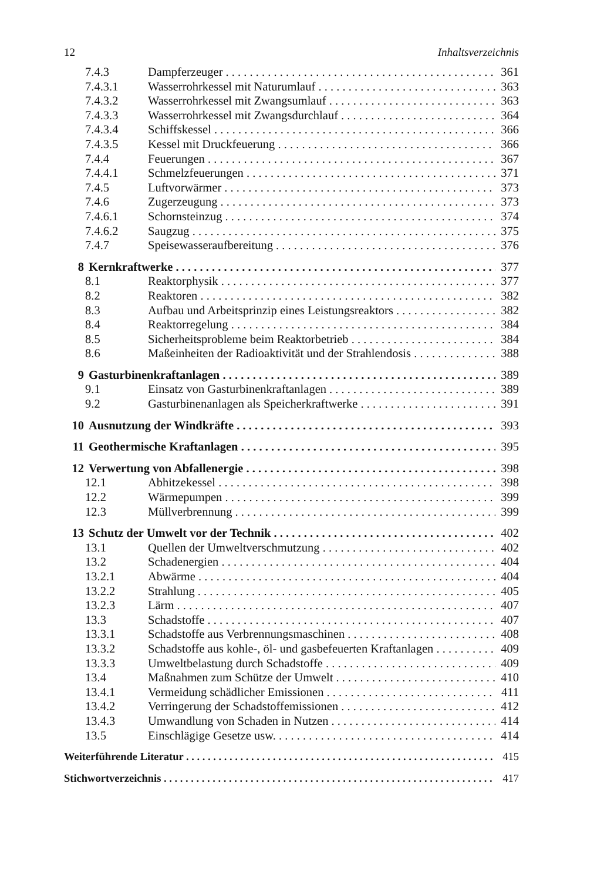12 Inhaltsverzeichnis
7.4.3 Dampferzeuger 361
7.4.3.1 Wasserrohrkessel mit Naturumlauf 363
7.4.3.2 Wasserrohrkessel mit Zwangsumlauf 363
7.4.3.3 Wasserrohrkessel mit Zwangsdurchlauf 364
7.4.3.4 Schiffskessel 366
7.4.3.5 Kessel mit Druckfeuerung 366
7.4.4 Feuerungen 367
7.4.4.1 Schmelzfeuerungen 371
7.4.5 Luftvorwärmer 373
7.4.6 Zugerzeugung 373
7.4.6.1 Schornsteinzug 374
7.4.6.2 Saugzug 375
7.4.7 Speisewasseraufbereitung 376
8 Kernkraftwerke 377
8.1 Reaktorphysik 377
8.2 Reaktoren 382
8.3 Aufbau und Arbeitsprinzip eines Leistungsreaktors 382
8.4 Reaktorregelung 384
8.5 Sicherheitsprobleme beim Reaktorbetrieb 384
8.6 Maßeinheiten der Radioaktivität und der Strahlendosis 388
9 Gasturbinenkraftanlagen 389
9.1 Einsatz von Gasturbinenkraftanlagen 389
9.2 Gasturbinenanlagen als Speicherkraftwerke 391
10 Ausnutzung der Windkräfte 393
11 Geothermische Kraftanlagen 395
12 Verwertung von Abfallenergie 398
12.1 Abhitzekessel 398
12.2 Wärmepumpen 399
12.3 Müllverbrennung 399
13 Schutz der Umwelt vor der Technik 402
13.1 Quellen der Umweltverschmutzung 402
13.2 Schadenergien 404
13.2.1 Abwärme 404
13.2.2 Strahlung 405
13.2.3 Lärm 407
13.3 Schadstoffe 407
13.3.1 Schadstoffe aus Verbrennungsmaschinen 408
13.3.2 Schadstoffe aus kohle-, öl- und gasbefeuerten Kraftanlagen 409
13.3.3 Umweltbelastung durch Schadstoffe 409
13.4 Maßnahmen zum Schütze der Umwelt 410
13.4.1 Vermeidung schädlicher Emissionen 411
13.4.2 Verringerung der Schadstoffemissionen 412
13.4.3 Umwandlung von Schaden in Nutzen 414
13.5 Einschlägige Gesetze usw. 414
Weiterführende Literatur 415
Stichwortverzeichnis 417